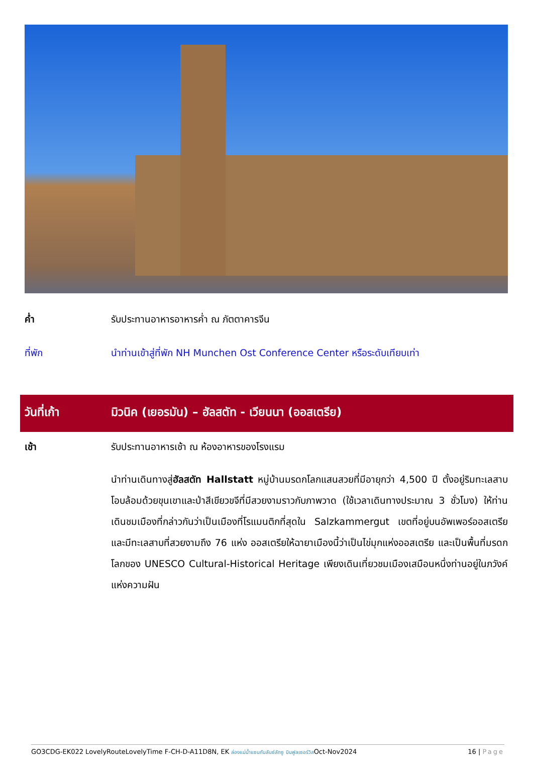| ค่ำ | รับประทานอาหารอาหารค่ำ ณ ภัตตาคารจีน |
| ที่พัก | นำท่านเข้าสู่ที่พัก NH Munchen Ost Conference Center หรือระดับเทียบเท่า |
| วันที่เก้า | มิวนิค (เยอรมัน) – ฮัลสตัท - เวียนนา (ออสเตรีย) |
| เช้า | รับประทานอาหารเช้า ณ ห้องอาหารของโรงแรม |
| | นำท่านเดินทางสู่ ฮัลสตัท Hallstatt หมู่บ้านมรดกโลกแสนสวยที่มีอายุกว่า 4,500 ปี ตั้งอยู่ริมทะเลสาบโอบล้อมด้วยขุนเขาและป่าสีเขียวขจีที่มีสวยงามราวกับภาพวาด (ใช้เวลาเดินทางประมาณ 3 ชั่วโมง) ให้ท่านเดินชมเมืองที่กล่าวกันว่าเป็นเมืองที่โรแมนติกที่สุดใน Salzkammergut เขตที่อยู่บนอัพเพอร์ออสเตรีย และมีทะเลสาบที่สวยงามถึง 76 แห่ง ออสเตรียให้ฉายาเมืองนี้ว่าเป็นไข่มุกแห่งออสเตรีย และเป็นพื้นที่มรดกโลกของ UNESCO Cultural-Historical Heritage เพียงเดินเที่ยวชมเมืองเสมือนหนึ่งท่านอยู่ในภวังค์แห่งความฝัน |
GO3CDG-EK022 LovelyRouteLovelyTime F-CH-D-A11D8N, EK ล่องแม่น้ำแซนกับลันซ์ลักซู บินฟูลเซอร์วิสOct-Nov2024 16 | Page